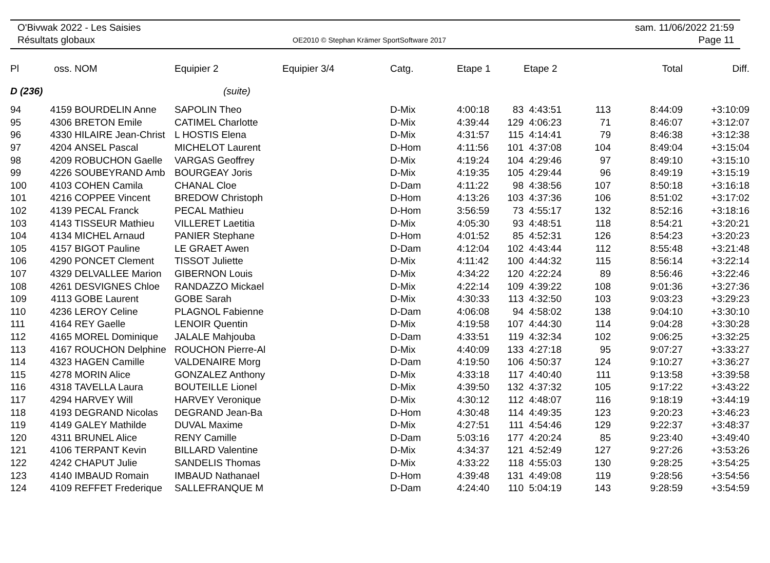O'Bivwak 2022 - Les Saisies
Résultats globaux
OE2010 © Stephan Krämer SportSoftware 2017
sam. 11/06/2022 21:59
Page 11
| Pl | oss. | NOM | Equipier 2 | Equipier 3/4 | Catg. | Etape 1 | | Etape 2 | | Total | Diff. |
| --- | --- | --- | --- | --- | --- | --- | --- | --- | --- | --- | --- |
| D (236) | | | (suite) | | | | | | | | |
| 94 | 4159 | BOURDELIN Anne | SAPOLIN Theo | | D-Mix | 4:00:18 | 83 | 4:43:51 | 113 | 8:44:09 | +3:10:09 |
| 95 | 4306 | BRETON Emile | CATIMEL Charlotte | | D-Mix | 4:39:44 | 129 | 4:06:23 | 71 | 8:46:07 | +3:12:07 |
| 96 | 4330 | HILAIRE Jean-Christ | L HOSTIS Elena | | D-Mix | 4:31:57 | 115 | 4:14:41 | 79 | 8:46:38 | +3:12:38 |
| 97 | 4204 | ANSEL Pascal | MICHELOT Laurent | | D-Hom | 4:11:56 | 101 | 4:37:08 | 104 | 8:49:04 | +3:15:04 |
| 98 | 4209 | ROBUCHON Gaelle | VARGAS Geoffrey | | D-Mix | 4:19:24 | 104 | 4:29:46 | 97 | 8:49:10 | +3:15:10 |
| 99 | 4226 | SOUBEYRAND Amb | BOURGEAY Joris | | D-Mix | 4:19:35 | 105 | 4:29:44 | 96 | 8:49:19 | +3:15:19 |
| 100 | 4103 | COHEN Camila | CHANAL Cloe | | D-Dam | 4:11:22 | 98 | 4:38:56 | 107 | 8:50:18 | +3:16:18 |
| 101 | 4216 | COPPEE Vincent | BREDOW Christoph | | D-Hom | 4:13:26 | 103 | 4:37:36 | 106 | 8:51:02 | +3:17:02 |
| 102 | 4139 | PECAL Franck | PECAL Mathieu | | D-Hom | 3:56:59 | 73 | 4:55:17 | 132 | 8:52:16 | +3:18:16 |
| 103 | 4143 | TISSEUR Mathieu | VILLERET Laetitia | | D-Mix | 4:05:30 | 93 | 4:48:51 | 118 | 8:54:21 | +3:20:21 |
| 104 | 4134 | MICHEL Arnaud | PANIER Stephane | | D-Hom | 4:01:52 | 85 | 4:52:31 | 126 | 8:54:23 | +3:20:23 |
| 105 | 4157 | BIGOT Pauline | LE GRAET Awen | | D-Dam | 4:12:04 | 102 | 4:43:44 | 112 | 8:55:48 | +3:21:48 |
| 106 | 4290 | PONCET Clement | TISSOT Juliette | | D-Mix | 4:11:42 | 100 | 4:44:32 | 115 | 8:56:14 | +3:22:14 |
| 107 | 4329 | DELVALLEE Marion | GIBERNON Louis | | D-Mix | 4:34:22 | 120 | 4:22:24 | 89 | 8:56:46 | +3:22:46 |
| 108 | 4261 | DESVIGNES Chloe | RANDAZZO Mickael | | D-Mix | 4:22:14 | 109 | 4:39:22 | 108 | 9:01:36 | +3:27:36 |
| 109 | 4113 | GOBE Laurent | GOBE Sarah | | D-Mix | 4:30:33 | 113 | 4:32:50 | 103 | 9:03:23 | +3:29:23 |
| 110 | 4236 | LEROY Celine | PLAGNOL Fabienne | | D-Dam | 4:06:08 | 94 | 4:58:02 | 138 | 9:04:10 | +3:30:10 |
| 111 | 4164 | REY Gaelle | LENOIR Quentin | | D-Mix | 4:19:58 | 107 | 4:44:30 | 114 | 9:04:28 | +3:30:28 |
| 112 | 4165 | MOREL Dominique | JALALE Mahjouba | | D-Dam | 4:33:51 | 119 | 4:32:34 | 102 | 9:06:25 | +3:32:25 |
| 113 | 4167 | ROUCHON Delphine | ROUCHON Pierre-Al | | D-Mix | 4:40:09 | 133 | 4:27:18 | 95 | 9:07:27 | +3:33:27 |
| 114 | 4323 | HAGEN Camille | VALDENAIRE Morg | | D-Dam | 4:19:50 | 106 | 4:50:37 | 124 | 9:10:27 | +3:36:27 |
| 115 | 4278 | MORIN Alice | GONZALEZ Anthony | | D-Mix | 4:33:18 | 117 | 4:40:40 | 111 | 9:13:58 | +3:39:58 |
| 116 | 4318 | TAVELLA Laura | BOUTEILLE Lionel | | D-Mix | 4:39:50 | 132 | 4:37:32 | 105 | 9:17:22 | +3:43:22 |
| 117 | 4294 | HARVEY Will | HARVEY Veronique | | D-Mix | 4:30:12 | 112 | 4:48:07 | 116 | 9:18:19 | +3:44:19 |
| 118 | 4193 | DEGRAND Nicolas | DEGRAND Jean-Ba | | D-Hom | 4:30:48 | 114 | 4:49:35 | 123 | 9:20:23 | +3:46:23 |
| 119 | 4149 | GALEY Mathilde | DUVAL Maxime | | D-Mix | 4:27:51 | 111 | 4:54:46 | 129 | 9:22:37 | +3:48:37 |
| 120 | 4311 | BRUNEL Alice | RENY Camille | | D-Dam | 5:03:16 | 177 | 4:20:24 | 85 | 9:23:40 | +3:49:40 |
| 121 | 4106 | TERPANT Kevin | BILLARD Valentine | | D-Mix | 4:34:37 | 121 | 4:52:49 | 127 | 9:27:26 | +3:53:26 |
| 122 | 4242 | CHAPUT Julie | SANDELIS Thomas | | D-Mix | 4:33:22 | 118 | 4:55:03 | 130 | 9:28:25 | +3:54:25 |
| 123 | 4140 | IMBAUD Romain | IMBAUD Nathanael | | D-Hom | 4:39:48 | 131 | 4:49:08 | 119 | 9:28:56 | +3:54:56 |
| 124 | 4109 | REFFET Frederique | SALLEFRANQUE M | | D-Dam | 4:24:40 | 110 | 5:04:19 | 143 | 9:28:59 | +3:54:59 |